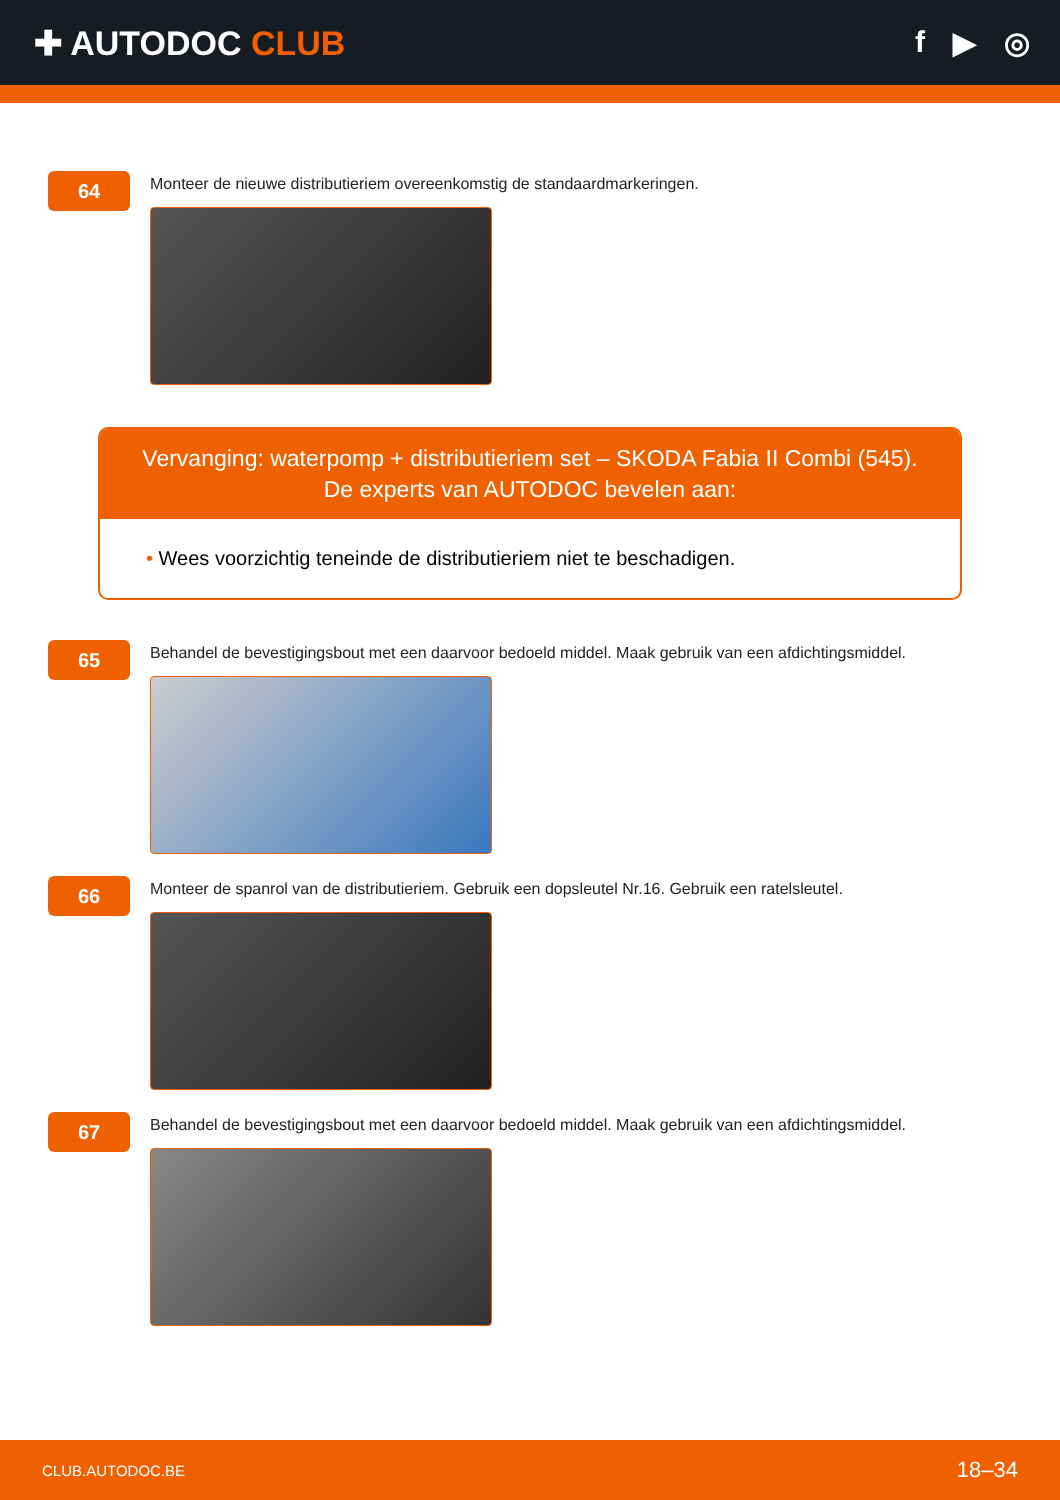✚ AUTODOC CLUB f ▶ ◎
64
Monteer de nieuwe distributieriem overeenkomstig de standaardmarkeringen.
Vervanging: waterpomp + distributieriem set – SKODA Fabia II Combi (545).
De experts van AUTODOC bevelen aan:
• Wees voorzichtig teneinde de distributieriem niet te beschadigen.
65
Behandel de bevestigingsbout met een daarvoor bedoeld middel. Maak gebruik van een afdichtingsmiddel.
66
Monteer de spanrol van de distributieriem. Gebruik een dopsleutel Nr.16. Gebruik een ratelsleutel.
67
Behandel de bevestigingsbout met een daarvoor bedoeld middel. Maak gebruik van een afdichtingsmiddel.
CLUB.AUTODOC.BE 18–34